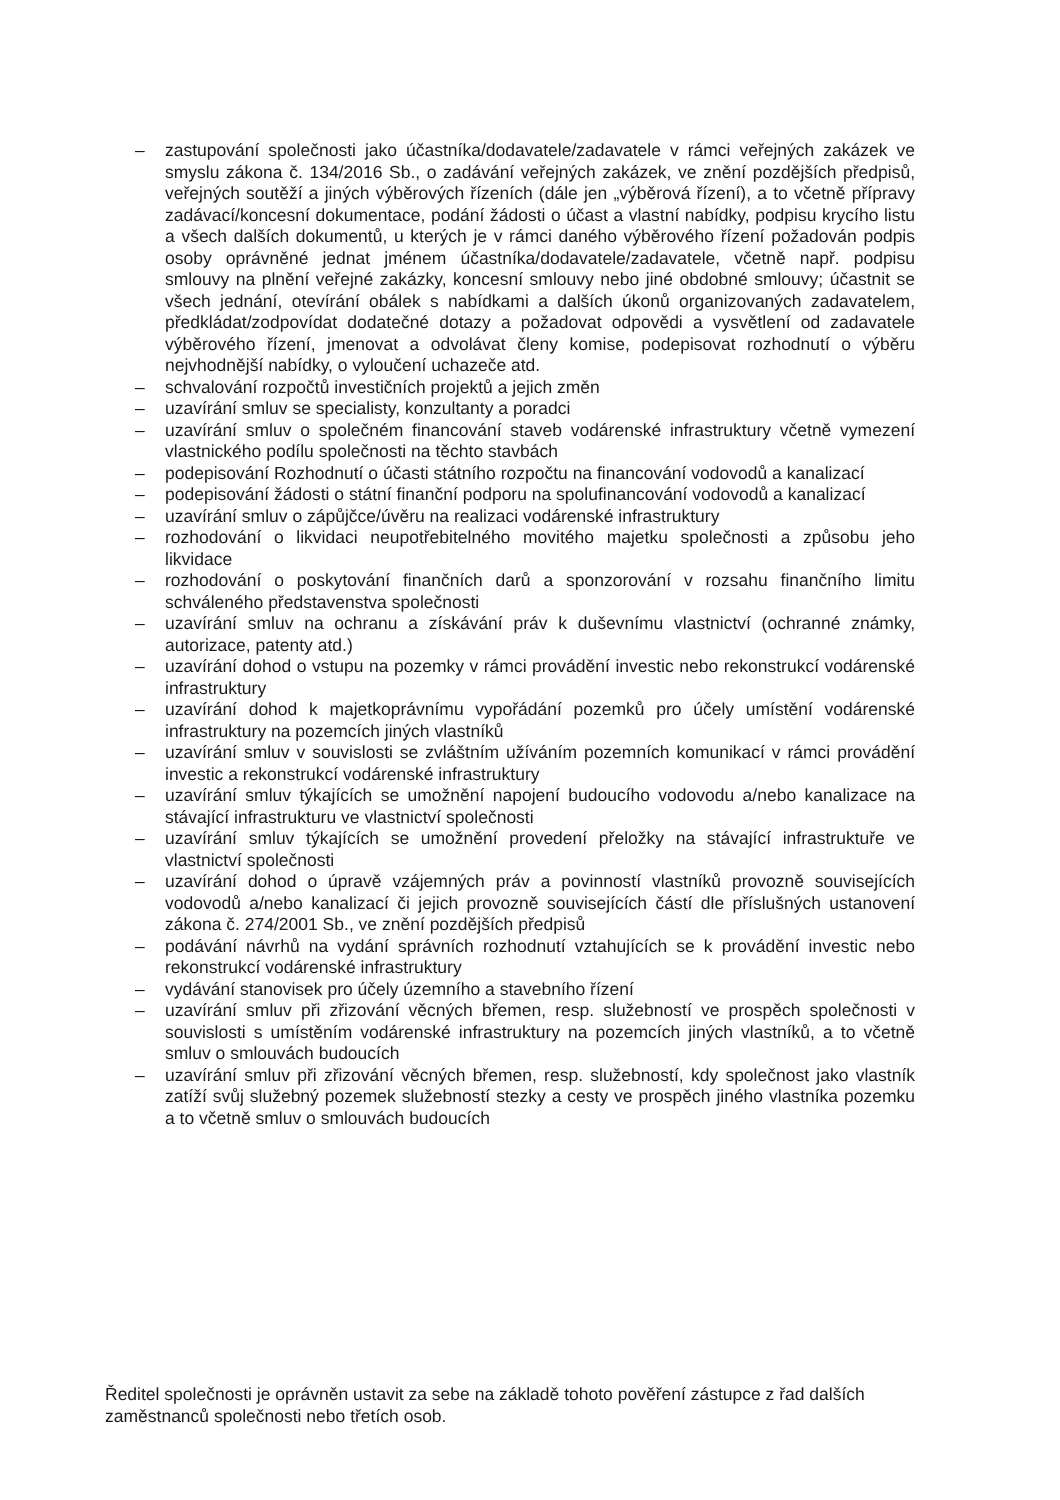– zastupování společnosti jako účastníka/dodavatele/zadavatele v rámci veřejných zakázek ve smyslu zákona č. 134/2016 Sb., o zadávání veřejných zakázek, ve znění pozdějších předpisů, veřejných soutěží a jiných výběrových řízeních (dále jen „výběrová řízení), a to včetně přípravy zadávací/koncesní dokumentace, podání žádosti o účast a vlastní nabídky, podpisu krycího listu a všech dalších dokumentů, u kterých je v rámci daného výběrového řízení požadován podpis osoby oprávněné jednat jménem účastníka/dodavatele/zadavatele, včetně např. podpisu smlouvy na plnění veřejné zakázky, koncesní smlouvy nebo jiné obdobné smlouvy; účastnit se všech jednání, otevírání obálek s nabídkami a dalších úkonů organizovaných zadavatelem, předkládat/zodpovídat dodatečné dotazy a požadovat odpovědi a vysvětlení od zadavatele výběrového řízení, jmenovat a odvolávat členy komise, podepisovat rozhodnutí o výběru nejvhodnější nabídky, o vyloučení uchazeče atd.
– schvalování rozpočtů investičních projektů a jejich změn
– uzavírání smluv se specialisty, konzultanty a poradci
– uzavírání smluv o společném financování staveb vodárenské infrastruktury včetně vymezení vlastnického podílu společnosti na těchto stavbách
– podepisování Rozhodnutí o účasti státního rozpočtu na financování vodovodů a kanalizací
– podepisování žádosti o státní finanční podporu na spolufinancování vodovodů a kanalizací
– uzavírání smluv o zápůjčce/úvěru na realizaci vodárenské infrastruktury
– rozhodování o likvidaci neupotřebitelného movitého majetku společnosti a způsobu jeho likvidace
– rozhodování o poskytování finančních darů a sponzorování v rozsahu finančního limitu schváleného představenstva společnosti
– uzavírání smluv na ochranu a získávání práv k duševnímu vlastnictví (ochranné známky, autorizace, patenty atd.)
– uzavírání dohod o vstupu na pozemky v rámci provádění investic nebo rekonstrukcí vodárenské infrastruktury
– uzavírání dohod k majetkoprávnímu vypořádání pozemků pro účely umístění vodárenské infrastruktury na pozemcích jiných vlastníků
– uzavírání smluv v souvislosti se zvláštním užíváním pozemních komunikací v rámci provádění investic a rekonstrukcí vodárenské infrastruktury
– uzavírání smluv týkajících se umožnění napojení budoucího vodovodu a/nebo kanalizace na stávající infrastrukturu ve vlastnictví společnosti
– uzavírání smluv týkajících se umožnění provedení přeložky na stávající infrastruktuře ve vlastnictví společnosti
– uzavírání dohod o úpravě vzájemných práv a povinností vlastníků provozně souvisejících vodovodů a/nebo kanalizací či jejich provozně souvisejících částí dle příslušných ustanovení zákona č. 274/2001 Sb., ve znění pozdějších předpisů
– podávání návrhů na vydání správních rozhodnutí vztahujících se k provádění investic nebo rekonstrukcí vodárenské infrastruktury
– vydávání stanovisek pro účely územního a stavebního řízení
– uzavírání smluv při zřizování věcných břemen, resp. služebností ve prospěch společnosti v souvislosti s umístěním vodárenské infrastruktury na pozemcích jiných vlastníků, a to včetně smluv o smlouvách budoucích
– uzavírání smluv při zřizování věcných břemen, resp. služebností, kdy společnost jako vlastník zatíží svůj služebný pozemek služebností stezky a cesty ve prospěch jiného vlastníka pozemku a to včetně smluv o smlouvách budoucích
Ředitel společnosti je oprávněn ustavit za sebe na základě tohoto pověření zástupce z řad dalších zaměstnanců společnosti nebo třetích osob.